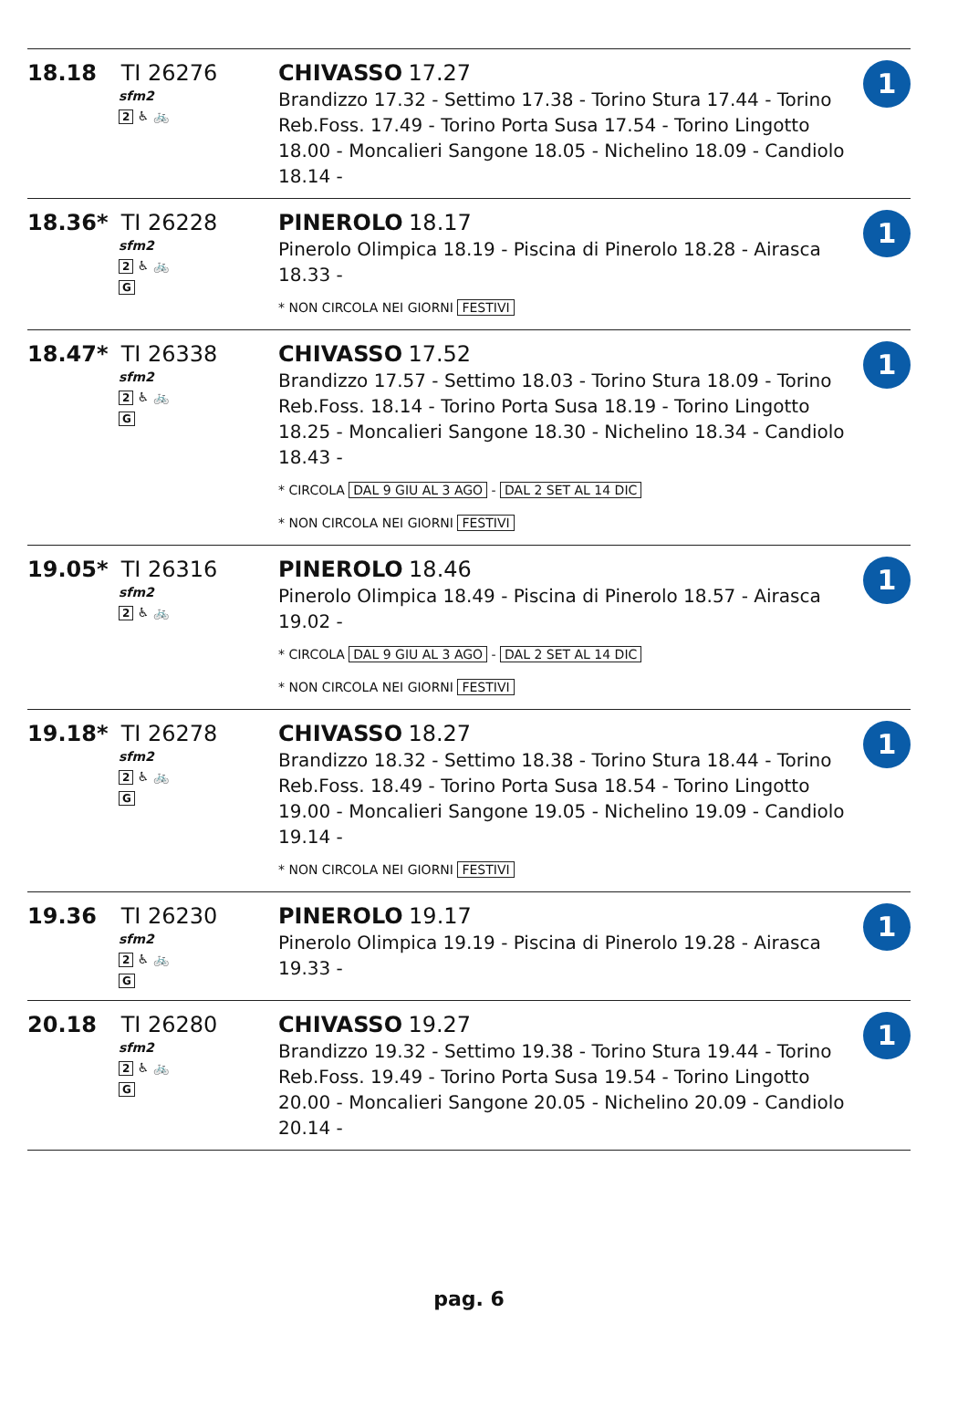| 18.18 TI 26276 sfm2 2 ♿ 🚲 | CHIVASSO 17.27 Brandizzo 17.32 - Settimo 17.38 - Torino Stura 17.44 - Torino Reb.Foss. 17.49 - Torino Porta Susa 17.54 - Torino Lingotto 18.00 - Moncalieri Sangone 18.05 - Nichelino 18.09 - Candiolo 18.14 - | 1 |
| 18.36* TI 26228 sfm2 2 ♿ 🚲 G | PINEROLO 18.17 Pinerolo Olimpica 18.19 - Piscina di Pinerolo 18.28 - Airasca 18.33 - * NON CIRCOLA NEI GIORNI FESTIVI | 1 |
| 18.47* TI 26338 sfm2 2 ♿ 🚲 G | CHIVASSO 17.52 Brandizzo 17.57 - Settimo 18.03 - Torino Stura 18.09 - Torino Reb.Foss. 18.14 - Torino Porta Susa 18.19 - Torino Lingotto 18.25 - Moncalieri Sangone 18.30 - Nichelino 18.34 - Candiolo 18.43 - * CIRCOLA DAL 9 GIU AL 3 AGO - DAL 2 SET AL 14 DIC * NON CIRCOLA NEI GIORNI FESTIVI | 1 |
| 19.05* TI 26316 sfm2 2 ♿ 🚲 | PINEROLO 18.46 Pinerolo Olimpica 18.49 - Piscina di Pinerolo 18.57 - Airasca 19.02 - * CIRCOLA DAL 9 GIU AL 3 AGO - DAL 2 SET AL 14 DIC * NON CIRCOLA NEI GIORNI FESTIVI | 1 |
| 19.18* TI 26278 sfm2 2 ♿ 🚲 G | CHIVASSO 18.27 Brandizzo 18.32 - Settimo 18.38 - Torino Stura 18.44 - Torino Reb.Foss. 18.49 - Torino Porta Susa 18.54 - Torino Lingotto 19.00 - Moncalieri Sangone 19.05 - Nichelino 19.09 - Candiolo 19.14 - * NON CIRCOLA NEI GIORNI FESTIVI | 1 |
| 19.36 TI 26230 sfm2 2 ♿ 🚲 G | PINEROLO 19.17 Pinerolo Olimpica 19.19 - Piscina di Pinerolo 19.28 - Airasca 19.33 - | 1 |
| 20.18 TI 26280 sfm2 2 ♿ 🚲 G | CHIVASSO 19.27 Brandizzo 19.32 - Settimo 19.38 - Torino Stura 19.44 - Torino Reb.Foss. 19.49 - Torino Porta Susa 19.54 - Torino Lingotto 20.00 - Moncalieri Sangone 20.05 - Nichelino 20.09 - Candiolo 20.14 - | 1 |
pag. 6